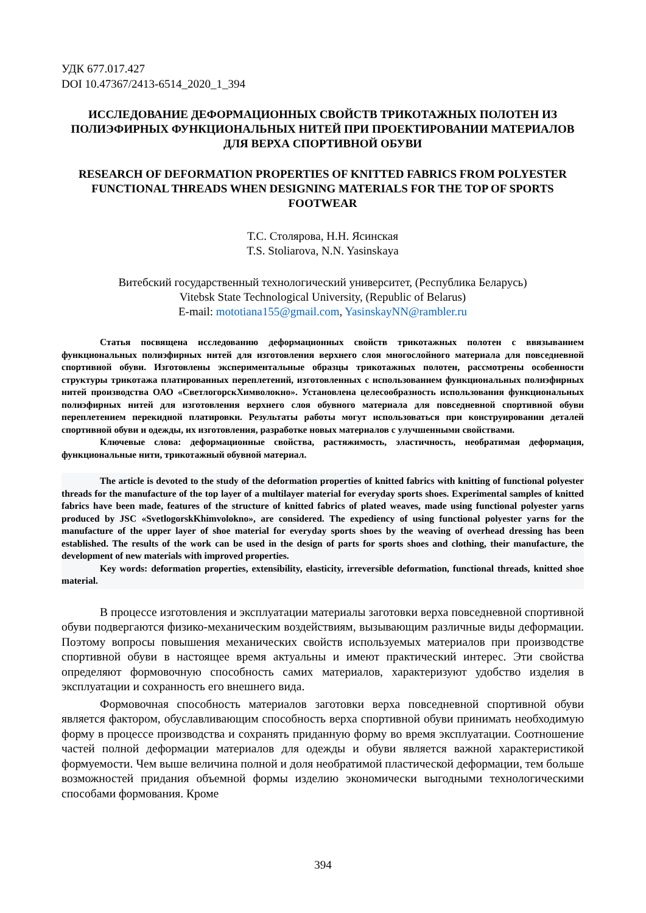УДК 677.017.427
DOI 10.47367/2413-6514_2020_1_394
ИССЛЕДОВАНИЕ ДЕФОРМАЦИОННЫХ СВОЙСТВ ТРИКОТАЖНЫХ ПОЛОТЕН ИЗ ПОЛИЭФИРНЫХ ФУНКЦИОНАЛЬНЫХ НИТЕЙ ПРИ ПРОЕКТИРОВАНИИ МАТЕРИАЛОВ ДЛЯ ВЕРХА СПОРТИВНОЙ ОБУВИ
RESEARCH OF DEFORMATION PROPERTIES OF KNITTED FABRICS FROM POLYESTER FUNCTIONAL THREADS WHEN DESIGNING MATERIALS FOR THE TOP OF SPORTS FOOTWEAR
Т.С. Столярова, Н.Н. Ясинская
T.S. Stoliarova, N.N. Yasinskaya
Витебский государственный технологический университет, (Республика Беларусь)
Vitebsk State Technological University, (Republic of Belarus)
E-mail: mototiana155@gmail.com, YasinskayNN@rambler.ru
Статья посвящена исследованию деформационных свойств трикотажных полотен с ввязыванием функциональных полиэфирных нитей для изготовления верхнего слоя многослойного материала для повседневной спортивной обуви. Изготовлены экспериментальные образцы трикотажных полотен, рассмотрены особенности структуры трикотажа платированных переплетений, изготовленных с использованием функциональных полиэфирных нитей производства ОАО «СветлогорскХимволокно». Установлена целесообразность использования функциональных полиэфирных нитей для изготовления верхнего слоя обувного материала для повседневной спортивной обуви переплетением перекидной платировки. Результаты работы могут использоваться при конструировании деталей спортивной обуви и одежды, их изготовления, разработке новых материалов с улучшенными свойствами.
Ключевые слова: деформационные свойства, растяжимость, эластичность, необратимая деформация, функциональные нити, трикотажный обувной материал.
The article is devoted to the study of the deformation properties of knitted fabrics with knitting of functional polyester threads for the manufacture of the top layer of a multilayer material for everyday sports shoes. Experimental samples of knitted fabrics have been made, features of the structure of knitted fabrics of plated weaves, made using functional polyester yarns produced by JSC «SvetlogorskKhimvolokno», are considered. The expediency of using functional polyester yarns for the manufacture of the upper layer of shoe material for everyday sports shoes by the weaving of overhead dressing has been established. The results of the work can be used in the design of parts for sports shoes and clothing, their manufacture, the development of new materials with improved properties.
Key words: deformation properties, extensibility, elasticity, irreversible deformation, functional threads, knitted shoe material.
В процессе изготовления и эксплуатации материалы заготовки верха повседневной спортивной обуви подвергаются физико-механическим воздействиям, вызывающим различные виды деформации. Поэтому вопросы повышения механических свойств используемых материалов при производстве спортивной обуви в настоящее время актуальны и имеют практический интерес. Эти свойства определяют формовочную способность самих материалов, характеризуют удобство изделия в эксплуатации и сохранность его внешнего вида.
Формовочная способность материалов заготовки верха повседневной спортивной обуви является фактором, обуславливающим способность верха спортивной обуви принимать необходимую форму в процессе производства и сохранять приданную форму во время эксплуатации. Соотношение частей полной деформации материалов для одежды и обуви является важной характеристикой формуемости. Чем выше величина полной и доля необратимой пластической деформации, тем больше возможностей придания объемной формы изделию экономически выгодными технологическими способами формования. Кроме
394